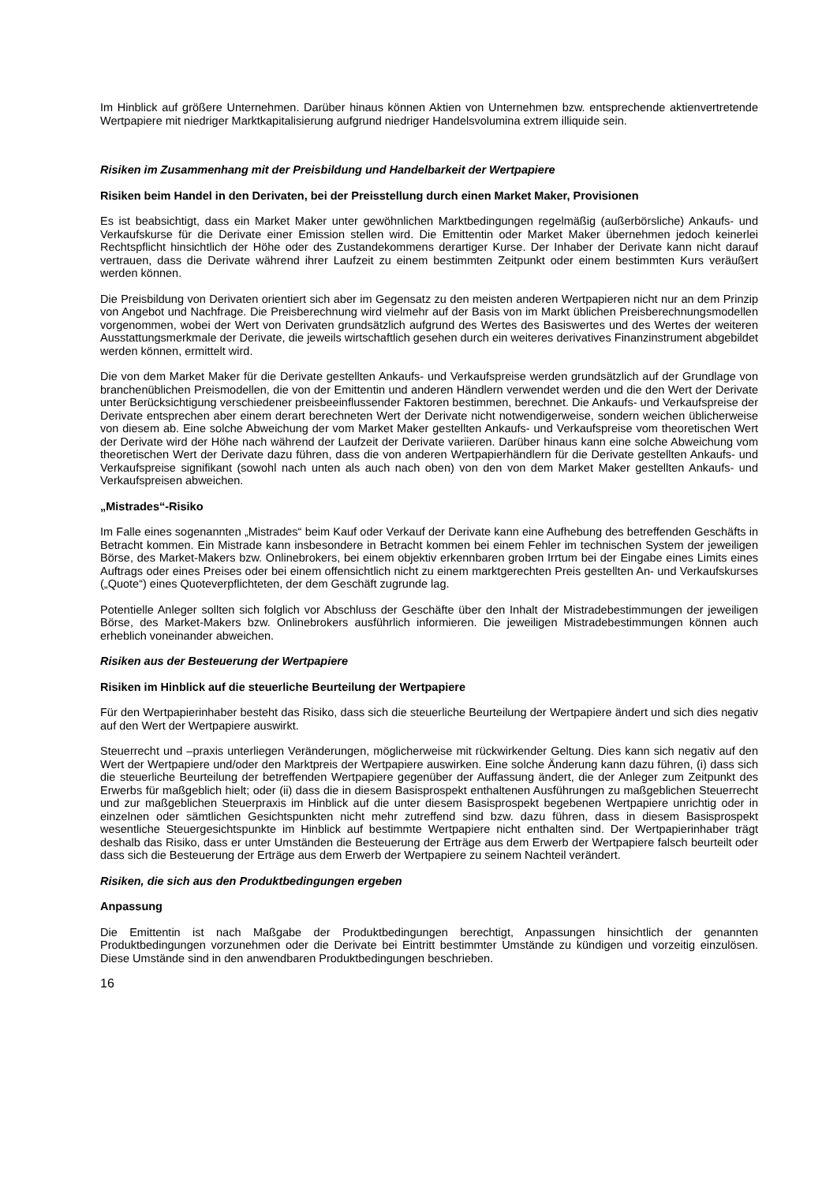Im Hinblick auf größere Unternehmen. Darüber hinaus können Aktien von Unternehmen bzw. entsprechende aktienvertretende Wertpapiere mit niedriger Marktkapitalisierung aufgrund niedriger Handelsvolumina extrem illiquide sein.
Risiken im Zusammenhang mit der Preisbildung und Handelbarkeit der Wertpapiere
Risiken beim Handel in den Derivaten, bei der Preisstellung durch einen Market Maker, Provisionen
Es ist beabsichtigt, dass ein Market Maker unter gewöhnlichen Marktbedingungen regelmäßig (außerbörsliche) Ankaufs- und Verkaufskurse für die Derivate einer Emission stellen wird. Die Emittentin oder Market Maker übernehmen jedoch keinerlei Rechtspflicht hinsichtlich der Höhe oder des Zustandekommens derartiger Kurse. Der Inhaber der Derivate kann nicht darauf vertrauen, dass die Derivate während ihrer Laufzeit zu einem bestimmten Zeitpunkt oder einem bestimmten Kurs veräußert werden können.
Die Preisbildung von Derivaten orientiert sich aber im Gegensatz zu den meisten anderen Wertpapieren nicht nur an dem Prinzip von Angebot und Nachfrage. Die Preisberechnung wird vielmehr auf der Basis von im Markt üblichen Preisberechnungsmodellen vorgenommen, wobei der Wert von Derivaten grundsätzlich aufgrund des Wertes des Basiswertes und des Wertes der weiteren Ausstattungsmerkmale der Derivate, die jeweils wirtschaftlich gesehen durch ein weiteres derivatives Finanzinstrument abgebildet werden können, ermittelt wird.
Die von dem Market Maker für die Derivate gestellten Ankaufs- und Verkaufspreise werden grundsätzlich auf der Grundlage von branchenüblichen Preismodellen, die von der Emittentin und anderen Händlern verwendet werden und die den Wert der Derivate unter Berücksichtigung verschiedener preisbeeinflussender Faktoren bestimmen, berechnet. Die Ankaufs- und Verkaufspreise der Derivate entsprechen aber einem derart berechneten Wert der Derivate nicht notwendigerweise, sondern weichen üblicherweise von diesem ab. Eine solche Abweichung der vom Market Maker gestellten Ankaufs- und Verkaufspreise vom theoretischen Wert der Derivate wird der Höhe nach während der Laufzeit der Derivate variieren. Darüber hinaus kann eine solche Abweichung vom theoretischen Wert der Derivate dazu führen, dass die von anderen Wertpapierhändlern für die Derivate gestellten Ankaufs- und Verkaufspreise signifikant (sowohl nach unten als auch nach oben) von den von dem Market Maker gestellten Ankaufs- und Verkaufspreisen abweichen.
„Mistrades“-Risiko
Im Falle eines sogenannten „Mistrades“ beim Kauf oder Verkauf der Derivate kann eine Aufhebung des betreffenden Geschäfts in Betracht kommen. Ein Mistrade kann insbesondere in Betracht kommen bei einem Fehler im technischen System der jeweiligen Börse, des Market-Makers bzw. Onlinebrokers, bei einem objektiv erkennbaren groben Irrtum bei der Eingabe eines Limits eines Auftrags oder eines Preises oder bei einem offensichtlich nicht zu einem marktgerechten Preis gestellten An- und Verkaufskurses („Quote“) eines Quoteverpflichteten, der dem Geschäft zugrunde lag.
Potentielle Anleger sollten sich folglich vor Abschluss der Geschäfte über den Inhalt der Mistradebestimmungen der jeweiligen Börse, des Market-Makers bzw. Onlinebrokers ausführlich informieren. Die jeweiligen Mistradebestimmungen können auch erheblich voneinander abweichen.
Risiken aus der Besteuerung der Wertpapiere
Risiken im Hinblick auf die steuerliche Beurteilung der Wertpapiere
Für den Wertpapierinhaber besteht das Risiko, dass sich die steuerliche Beurteilung der Wertpapiere ändert und sich dies negativ auf den Wert der Wertpapiere auswirkt.
Steuerrecht und –praxis unterliegen Veränderungen, möglicherweise mit rückwirkender Geltung. Dies kann sich negativ auf den Wert der Wertpapiere und/oder den Marktpreis der Wertpapiere auswirken. Eine solche Änderung kann dazu führen, (i) dass sich die steuerliche Beurteilung der betreffenden Wertpapiere gegenüber der Auffassung ändert, die der Anleger zum Zeitpunkt des Erwerbs für maßgeblich hielt; oder (ii) dass die in diesem Basisprospekt enthaltenen Ausführungen zu maßgeblichen Steuerrecht und zur maßgeblichen Steuerpraxis im Hinblick auf die unter diesem Basisprospekt begebenen Wertpapiere unrichtig oder in einzelnen oder sämtlichen Gesichtspunkten nicht mehr zutreffend sind bzw. dazu führen, dass in diesem Basisprospekt wesentliche Steuergesichtspunkte im Hinblick auf bestimmte Wertpapiere nicht enthalten sind. Der Wertpapierinhaber trägt deshalb das Risiko, dass er unter Umständen die Besteuerung der Erträge aus dem Erwerb der Wertpapiere falsch beurteilt oder dass sich die Besteuerung der Erträge aus dem Erwerb der Wertpapiere zu seinem Nachteil verändert.
Risiken, die sich aus den Produktbedingungen ergeben
Anpassung
Die Emittentin ist nach Maßgabe der Produktbedingungen berechtigt, Anpassungen hinsichtlich der genannten Produktbedingungen vorzunehmen oder die Derivate bei Eintritt bestimmter Umstände zu kündigen und vorzeitig einzulösen. Diese Umstände sind in den anwendbaren Produktbedingungen beschrieben.
16